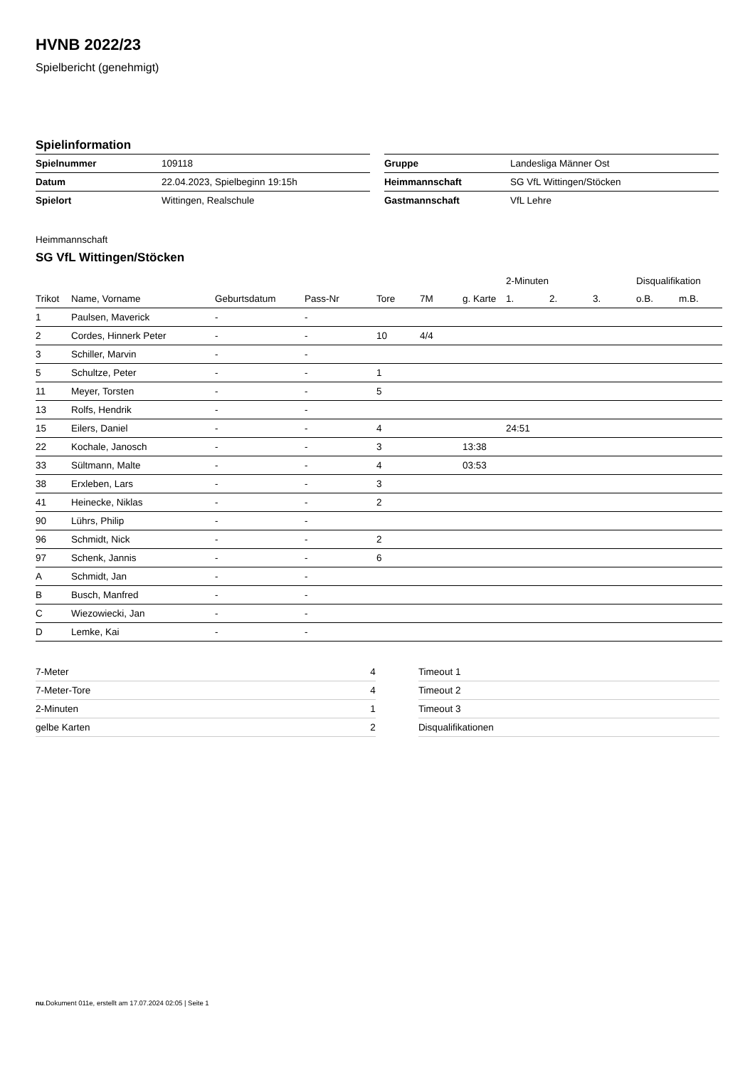HVNB 2022/23
Spielbericht (genehmigt)
Spielinformation
| Spielnummer | 109118 |
| Datum | 22.04.2023, Spielbeginn 19:15h |
| Spielort | Wittingen, Realschule |
| Gruppe | Landesliga Männer Ost |
| Heimmannschaft | SG VfL Wittingen/Stöcken |
| Gastmannschaft | VfL Lehre |
Heimmannschaft
SG VfL Wittingen/Stöcken
| | | | | | | | 2-Minuten | | | Disqualifikation | |
| --- | --- | --- | --- | --- | --- | --- | --- | --- | --- | --- | --- |
| Trikot | Name, Vorname | Geburtsdatum | Pass-Nr | Tore | 7M | g. Karte | 1. | 2. | 3. | o.B. | m.B. |
| 1 | Paulsen, Maverick | - | - | | | | | | | | |
| 2 | Cordes, Hinnerk Peter | - | - | 10 | 4/4 | | | | | | |
| 3 | Schiller, Marvin | - | - | | | | | | | | |
| 5 | Schultze, Peter | - | - | 1 | | | | | | | |
| 11 | Meyer, Torsten | - | - | 5 | | | | | | | |
| 13 | Rolfs, Hendrik | - | - | | | | | | | | |
| 15 | Eilers, Daniel | - | - | 4 | | | 24:51 | | | | |
| 22 | Kochale, Janosch | - | - | 3 | | 13:38 | | | | | |
| 33 | Sültmann, Malte | - | - | 4 | | 03:53 | | | | | |
| 38 | Erxleben, Lars | - | - | 3 | | | | | | | |
| 41 | Heinecke, Niklas | - | - | 2 | | | | | | | |
| 90 | Lührs, Philip | - | - | | | | | | | | |
| 96 | Schmidt, Nick | - | - | 2 | | | | | | | |
| 97 | Schenk, Jannis | - | - | 6 | | | | | | | |
| A | Schmidt, Jan | - | - | | | | | | | | |
| B | Busch, Manfred | - | - | | | | | | | | |
| C | Wiezowiecki, Jan | - | - | | | | | | | | |
| D | Lemke, Kai | - | - | | | | | | | | |
| 7-Meter | 4 |
| 7-Meter-Tore | 4 |
| 2-Minuten | 1 |
| gelbe Karten | 2 |
| Timeout 1 | |
| Timeout 2 | |
| Timeout 3 | |
| Disqualifikationen | |
nu.Dokument 011e, erstellt am 17.07.2024 02:05 | Seite 1